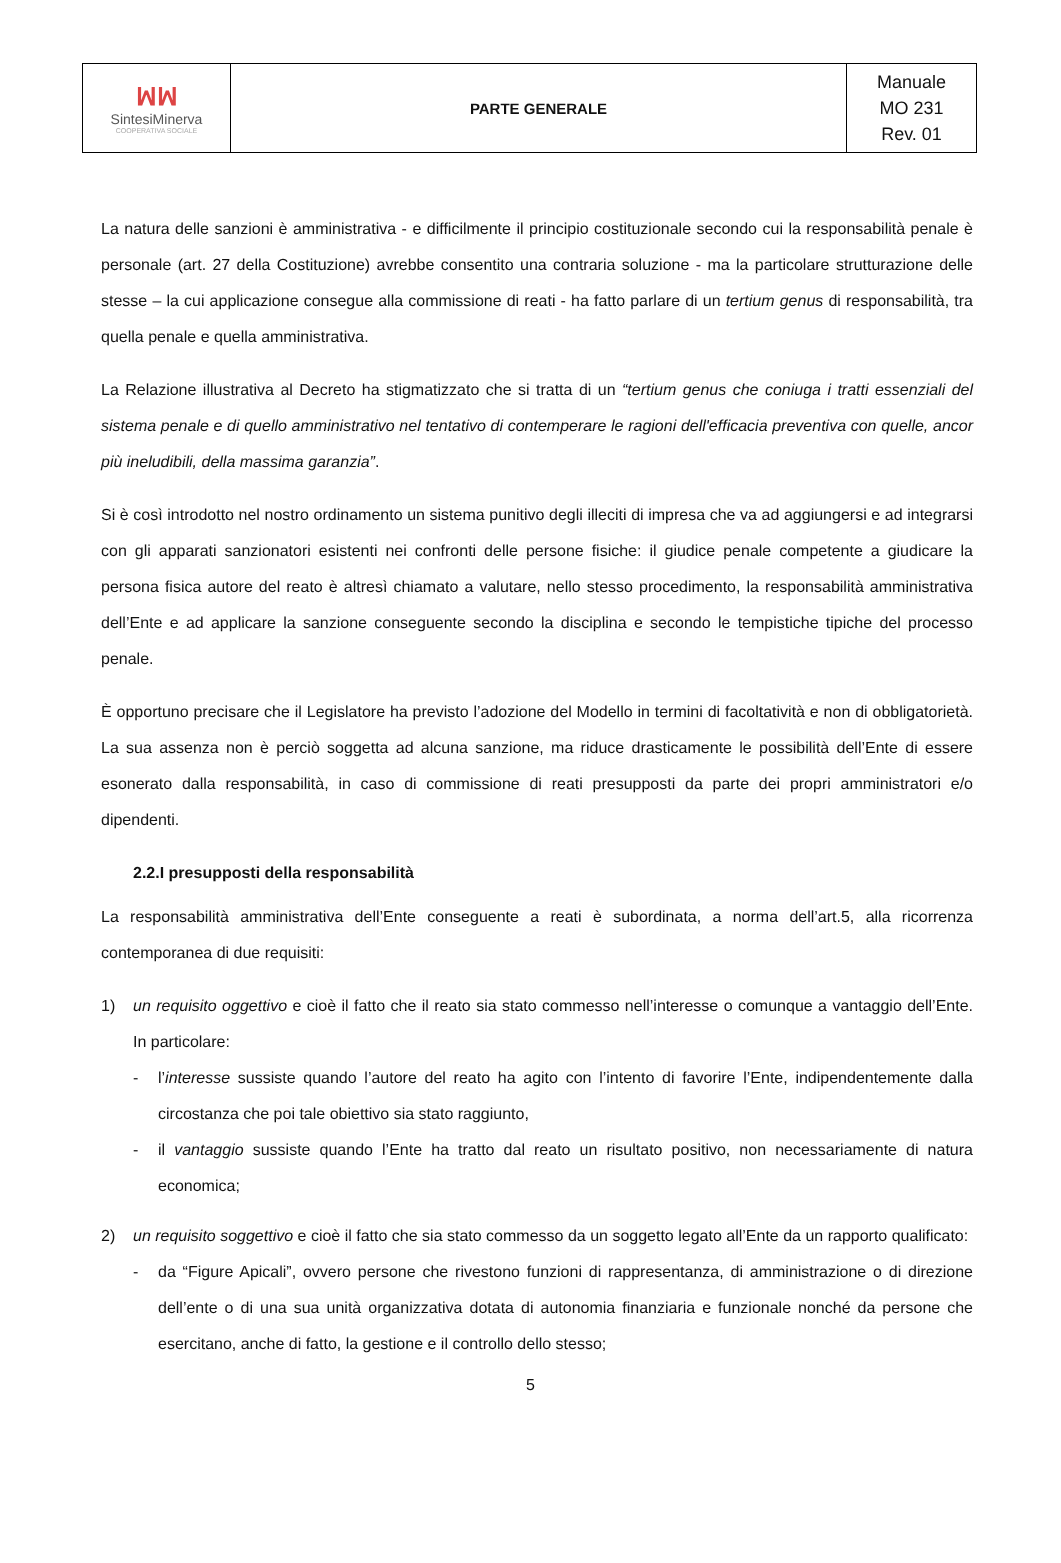| ꟽꟽ Sintesi Minerva COOPERATIVA SOCIALE | PARTE GENERALE | Manuale MO 231 Rev. 01 |
La natura delle sanzioni è amministrativa - e difficilmente il principio costituzionale secondo cui la responsabilità penale è personale (art. 27 della Costituzione) avrebbe consentito una contraria soluzione - ma la particolare strutturazione delle stesse – la cui applicazione consegue alla commissione di reati - ha fatto parlare di un tertium genus di responsabilità, tra quella penale e quella amministrativa.
La Relazione illustrativa al Decreto ha stigmatizzato che si tratta di un “tertium genus che coniuga i tratti essenziali del sistema penale e di quello amministrativo nel tentativo di contemperare le ragioni dell'efficacia preventiva con quelle, ancor più ineludibili, della massima garanzia”.
Si è così introdotto nel nostro ordinamento un sistema punitivo degli illeciti di impresa che va ad aggiungersi e ad integrarsi con gli apparati sanzionatori esistenti nei confronti delle persone fisiche: il giudice penale competente a giudicare la persona fisica autore del reato è altresì chiamato a valutare, nello stesso procedimento, la responsabilità amministrativa dell’Ente e ad applicare la sanzione conseguente secondo la disciplina e secondo le tempistiche tipiche del processo penale.
È opportuno precisare che il Legislatore ha previsto l’adozione del Modello in termini di facoltatività e non di obbligatorietà. La sua assenza non è perciò soggetta ad alcuna sanzione, ma riduce drasticamente le possibilità dell’Ente di essere esonerato dalla responsabilità, in caso di commissione di reati presupposti da parte dei propri amministratori e/o dipendenti.
2.2.I presupposti della responsabilità
La responsabilità amministrativa dell’Ente conseguente a reati è subordinata, a norma dell’art.5, alla ricorrenza contemporanea di due requisiti:
1) un requisito oggettivo e cioè il fatto che il reato sia stato commesso nell’interesse o comunque a vantaggio dell’Ente. In particolare:
- l’interesse sussiste quando l’autore del reato ha agito con l’intento di favorire l’Ente, indipendentemente dalla circostanza che poi tale obiettivo sia stato raggiunto,
- il vantaggio sussiste quando l’Ente ha tratto dal reato un risultato positivo, non necessariamente di natura economica;
2) un requisito soggettivo e cioè il fatto che sia stato commesso da un soggetto legato all’Ente da un rapporto qualificato:
- da “Figure Apicali”, ovvero persone che rivestono funzioni di rappresentanza, di amministrazione o di direzione dell’ente o di una sua unità organizzativa dotata di autonomia finanziaria e funzionale nonché da persone che esercitano, anche di fatto, la gestione e il controllo dello stesso;
5